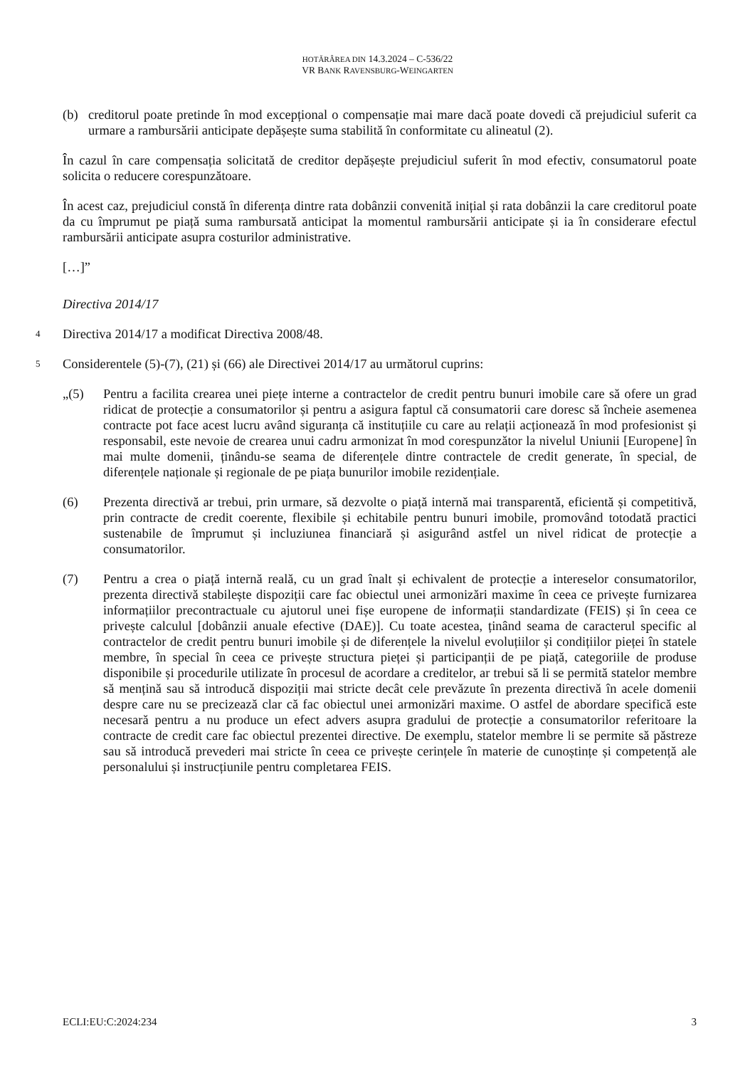HOTĂRÂREA DIN 14.3.2024 – C-536/22
VR BANK RAVENSBURG-WEINGARTEN
(b) creditorul poate pretinde în mod excepțional o compensație mai mare dacă poate dovedi că prejudiciul suferit ca urmare a rambursării anticipate depășește suma stabilită în conformitate cu alineatul (2).
În cazul în care compensația solicitată de creditor depășește prejudiciul suferit în mod efectiv, consumatorul poate solicita o reducere corespunzătoare.
În acest caz, prejudiciul constă în diferența dintre rata dobânzii convenită inițial și rata dobânzii la care creditorul poate da cu împrumut pe piață suma rambursată anticipat la momentul rambursării anticipate și ia în considerare efectul rambursării anticipate asupra costurilor administrative.
[…]”
Directiva 2014/17
4
Directiva 2014/17 a modificat Directiva 2008/48.
5
Considerentele (5)-(7), (21) și (66) ale Directivei 2014/17 au următorul cuprins:
„(5) Pentru a facilita crearea unei piețe interne a contractelor de credit pentru bunuri imobile care să ofere un grad ridicat de protecție a consumatorilor și pentru a asigura faptul că consumatorii care doresc să încheie asemenea contracte pot face acest lucru având siguranța că instituțiile cu care au relații acționează în mod profesionist și responsabil, este nevoie de crearea unui cadru armonizat în mod corespunzător la nivelul Uniunii [Europene] în mai multe domenii, ținându-se seama de diferențele dintre contractele de credit generate, în special, de diferențele naționale și regionale de pe piața bunurilor imobile rezidențiale.
(6) Prezenta directivă ar trebui, prin urmare, să dezvolte o piață internă mai transparentă, eficientă și competitivă, prin contracte de credit coerente, flexibile și echitabile pentru bunuri imobile, promovând totodată practici sustenabile de împrumut și incluziunea financiară și asigurând astfel un nivel ridicat de protecție a consumatorilor.
(7) Pentru a crea o piață internă reală, cu un grad înalt și echivalent de protecție a intereselor consumatorilor, prezenta directivă stabilește dispoziții care fac obiectul unei armonizări maxime în ceea ce privește furnizarea informațiilor precontractuale cu ajutorul unei fișe europene de informații standardizate (FEIS) și în ceea ce privește calculul [dobânzii anuale efective (DAE)]. Cu toate acestea, ținând seama de caracterul specific al contractelor de credit pentru bunuri imobile și de diferențele la nivelul evoluțiilor și condițiilor pieței în statele membre, în special în ceea ce privește structura pieței și participanții de pe piață, categoriile de produse disponibile și procedurile utilizate în procesul de acordare a creditelor, ar trebui să li se permită statelor membre să mențină sau să introducă dispoziții mai stricte decât cele prevăzute în prezenta directivă în acele domenii despre care nu se precizează clar că fac obiectul unei armonizări maxime. O astfel de abordare specifică este necesară pentru a nu produce un efect advers asupra gradului de protecție a consumatorilor referitoare la contracte de credit care fac obiectul prezentei directive. De exemplu, statelor membre li se permite să păstreze sau să introducă prevederi mai stricte în ceea ce privește cerințele în materie de cunoștințe și competență ale personalului și instrucțiunile pentru completarea FEIS.
ECLI:EU:C:2024:234 3